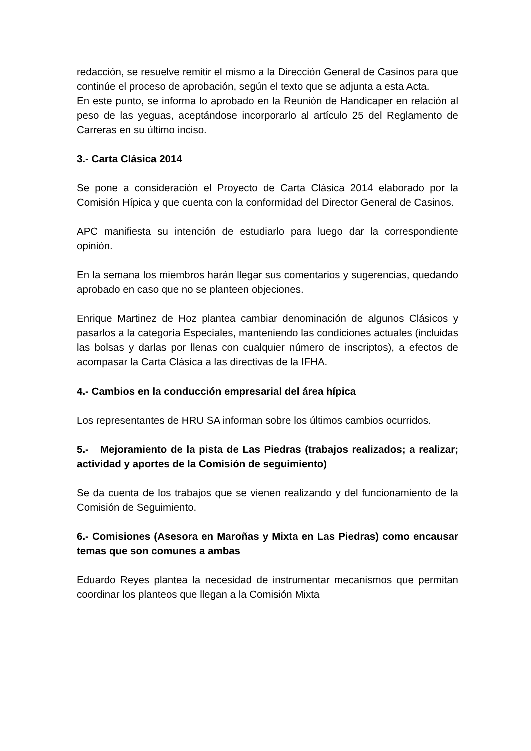redacción, se resuelve remitir el mismo a la Dirección General de Casinos para que continúe el proceso de aprobación, según el texto que se adjunta a esta Acta.
En este punto, se informa lo aprobado en la Reunión de Handicaper en relación al peso de las yeguas, aceptándose incorporarlo al artículo 25 del Reglamento de Carreras en su último inciso.
3.- Carta Clásica 2014
Se pone a consideración el Proyecto de Carta Clásica 2014 elaborado por la Comisión Hípica y que cuenta con la conformidad del Director General de Casinos.
APC manifiesta su intención de estudiarlo para luego dar la correspondiente opinión.
En la semana los miembros harán llegar sus comentarios y sugerencias, quedando aprobado en caso que no se planteen objeciones.
Enrique Martinez de Hoz plantea cambiar denominación de algunos Clásicos y pasarlos a la categoría Especiales, manteniendo las condiciones actuales (incluidas las bolsas y darlas por llenas con cualquier número de inscriptos), a efectos de acompasar la Carta Clásica a las directivas de la IFHA.
4.- Cambios en la conducción empresarial del área hípica
Los representantes de HRU SA informan sobre los últimos cambios ocurridos.
5.- Mejoramiento de la pista de Las Piedras (trabajos realizados; a realizar; actividad y aportes de la Comisión de seguimiento)
Se da cuenta de los trabajos que se vienen realizando y del funcionamiento de la Comisión de Seguimiento.
6.- Comisiones (Asesora en Maroñas y Mixta en Las Piedras) como encausar temas que son comunes a ambas
Eduardo Reyes plantea la necesidad de instrumentar mecanismos que permitan coordinar los planteos que llegan a la Comisión Mixta